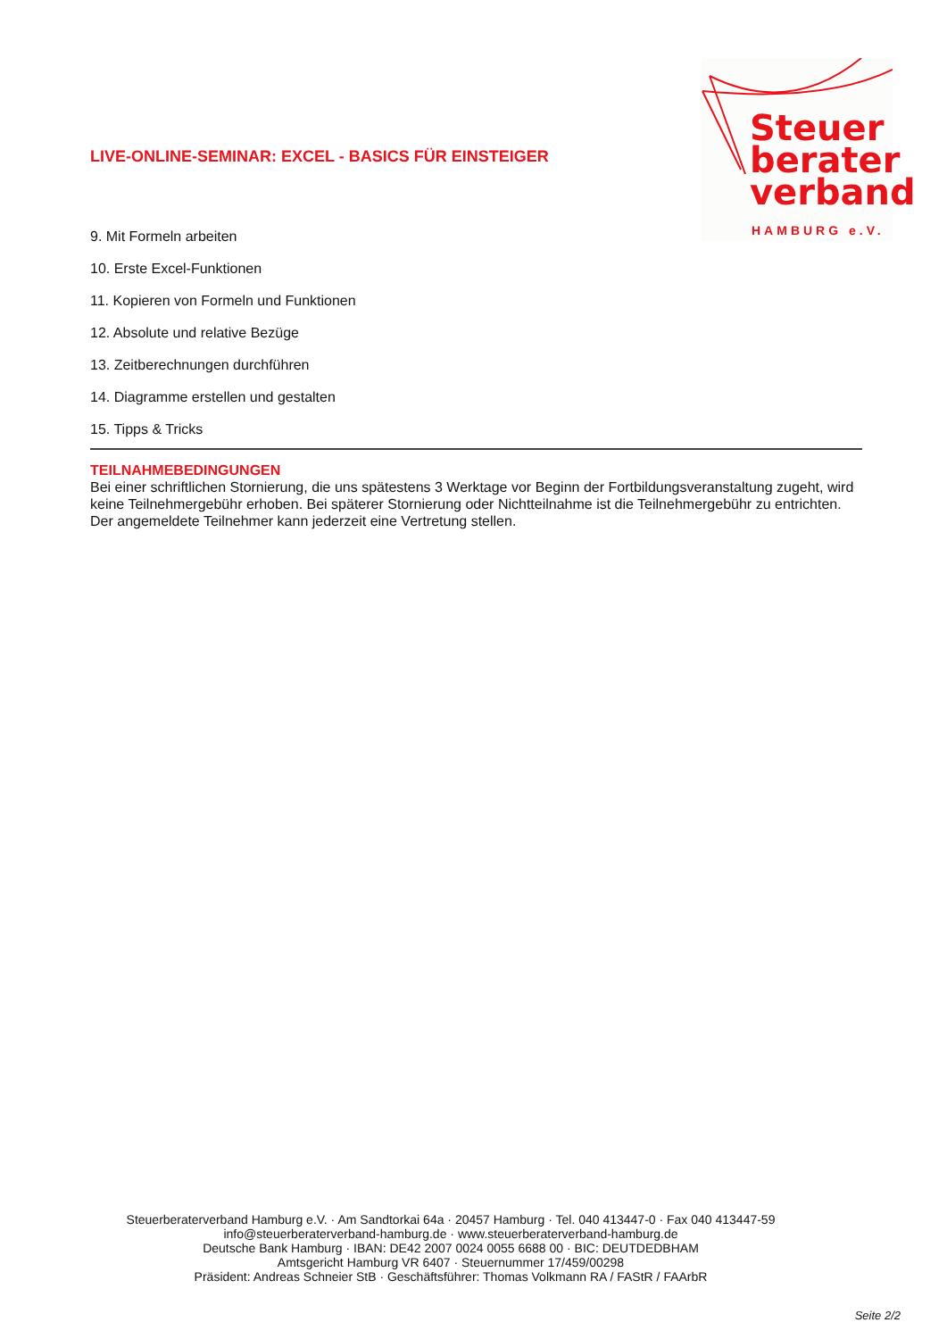Steuer
berater
verband
HAMBURG e.V.
LIVE-ONLINE-SEMINAR: EXCEL - BASICS FÜR EINSTEIGER
9. Mit Formeln arbeiten
10. Erste Excel-Funktionen
11. Kopieren von Formeln und Funktionen
12. Absolute und relative Bezüge
13. Zeitberechnungen durchführen
14. Diagramme erstellen und gestalten
15. Tipps & Tricks
TEILNAHMEBEDINGUNGEN
Bei einer schriftlichen Stornierung, die uns spätestens 3 Werktage vor Beginn der Fortbildungsveranstaltung zugeht, wird keine Teilnehmergebühr erhoben. Bei späterer Stornierung oder Nichtteilnahme ist die Teilnehmergebühr zu entrichten. Der angemeldete Teilnehmer kann jederzeit eine Vertretung stellen.
Steuerberaterverband Hamburg e.V. · Am Sandtorkai 64a · 20457 Hamburg · Tel. 040 413447-0 · Fax 040 413447-59
info@steuerberaterverband-hamburg.de · www.steuerberaterverband-hamburg.de
Deutsche Bank Hamburg · IBAN: DE42 2007 0024 0055 6688 00 · BIC: DEUTDEDBHAM
Amtsgericht Hamburg VR 6407 · Steuernummer 17/459/00298
Präsident: Andreas Schneier StB · Geschäftsführer: Thomas Volkmann RA / FAStR / FAArbR
Seite 2/2